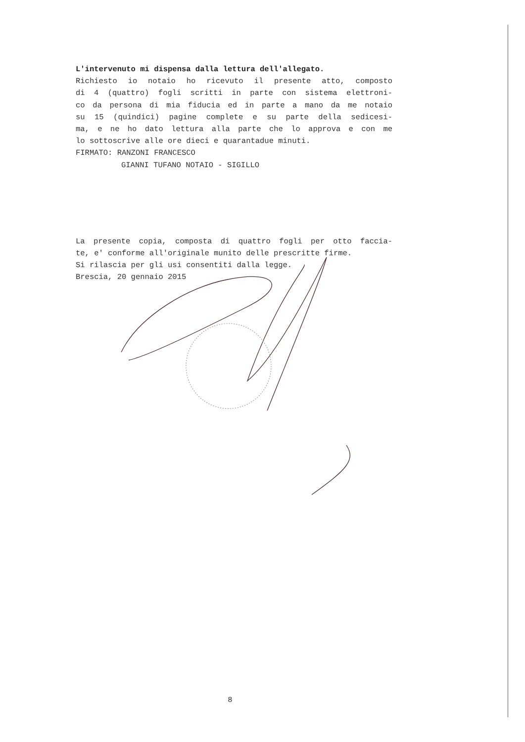L'intervenuto mi dispensa dalla lettura dell'allegato.
Richiesto io notaio ho ricevuto il presente atto, composto
di 4 (quattro) fogli scritti in parte con sistema elettroni-
co da persona di mia fiducia ed in parte a mano da me notaio
su 15 (quindici) pagine complete e su parte della sedicesi-
ma, e ne ho dato lettura alla parte che lo approva e con me
lo sottoscrive alle ore dieci e quarantadue minuti.
FIRMATO: RANZONI FRANCESCO
GIANNI TUFANO NOTAIO - SIGILLO
La presente copia, composta di quattro fogli per otto faccia-
te, e' conforme all'originale munito delle prescritte firme.
Si rilascia per gli usi consentiti dalla legge.
Brescia, 20 gennaio 2015
8